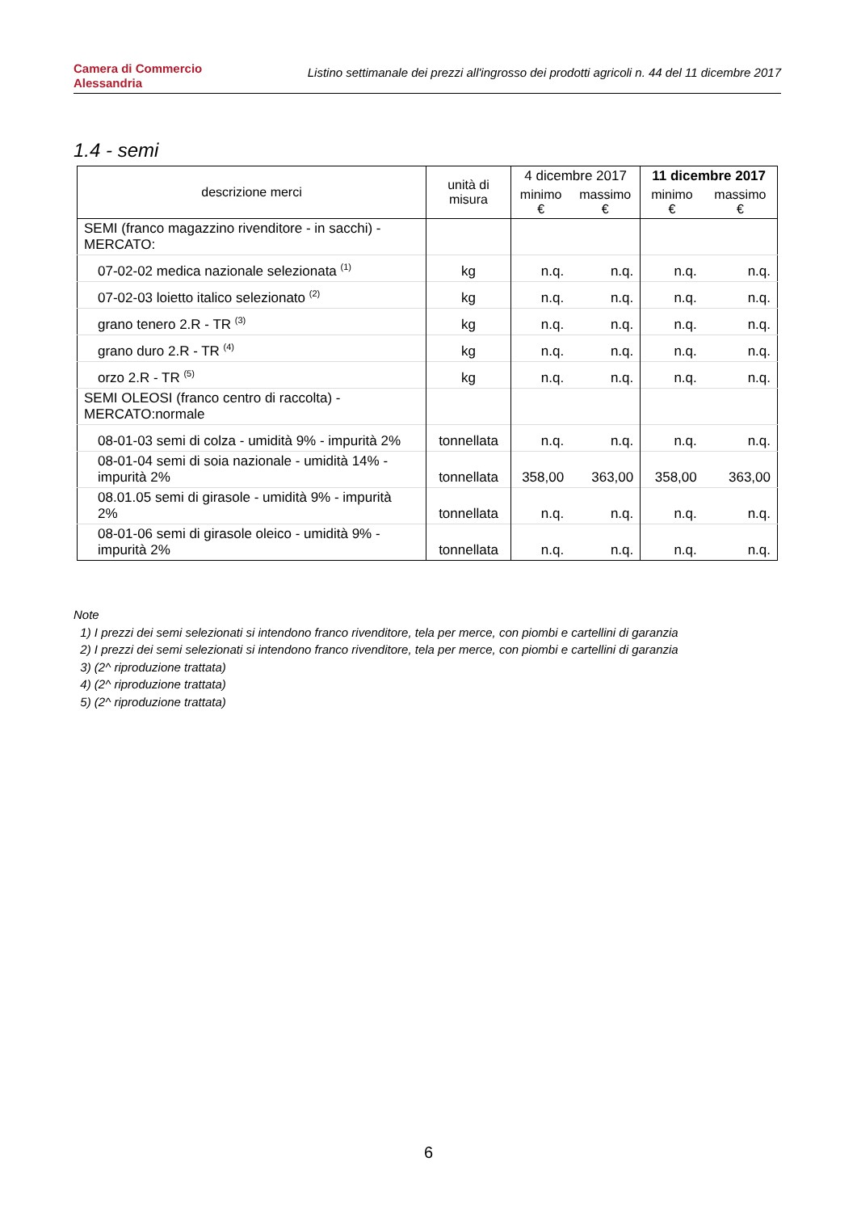Camera di Commercio
Alessandria
Listino settimanale dei prezzi all'ingrosso dei prodotti agricoli n. 44 del 11 dicembre 2017
1.4 - semi
| descrizione merci | unità di misura | 4 dicembre 2017 | | 11 dicembre 2017 | |
| --- | --- | --- | --- | --- | --- |
| | | minimo € | massimo € | minimo € | massimo € |
| SEMI (franco magazzino rivenditore - in sacchi) - MERCATO: | | | | | |
| 07-02-02 medica nazionale selezionata <sup>(1)</sup> | kg | n.q. | n.q. | n.q. | n.q. |
| 07-02-03 loietto italico selezionato <sup>(2)</sup> | kg | n.q. | n.q. | n.q. | n.q. |
| grano tenero 2.R - TR <sup>(3)</sup> | kg | n.q. | n.q. | n.q. | n.q. |
| grano duro 2.R - TR <sup>(4)</sup> | kg | n.q. | n.q. | n.q. | n.q. |
| orzo 2.R - TR <sup>(5)</sup> | kg | n.q. | n.q. | n.q. | n.q. |
| SEMI OLEOSI (franco centro di raccolta) - MERCATO:normale | | | | | |
| 08-01-03 semi di colza - umidità 9% - impurità 2% | tonnellata | n.q. | n.q. | n.q. | n.q. |
| 08-01-04 semi di soia nazionale - umidità 14% - impurità 2% | tonnellata | 358,00 | 363,00 | 358,00 | 363,00 |
| 08.01.05 semi di girasole - umidità 9% - impurità 2% | tonnellata | n.q. | n.q. | n.q. | n.q. |
| 08-01-06 semi di girasole oleico - umidità 9% - impurità 2% | tonnellata | n.q. | n.q. | n.q. | n.q. |
Note
1) I prezzi dei semi selezionati si intendono franco rivenditore, tela per merce, con piombi e cartellini di garanzia
2) I prezzi dei semi selezionati si intendono franco rivenditore, tela per merce, con piombi e cartellini di garanzia
3) (2^ riproduzione trattata)
4) (2^ riproduzione trattata)
5) (2^ riproduzione trattata)
6